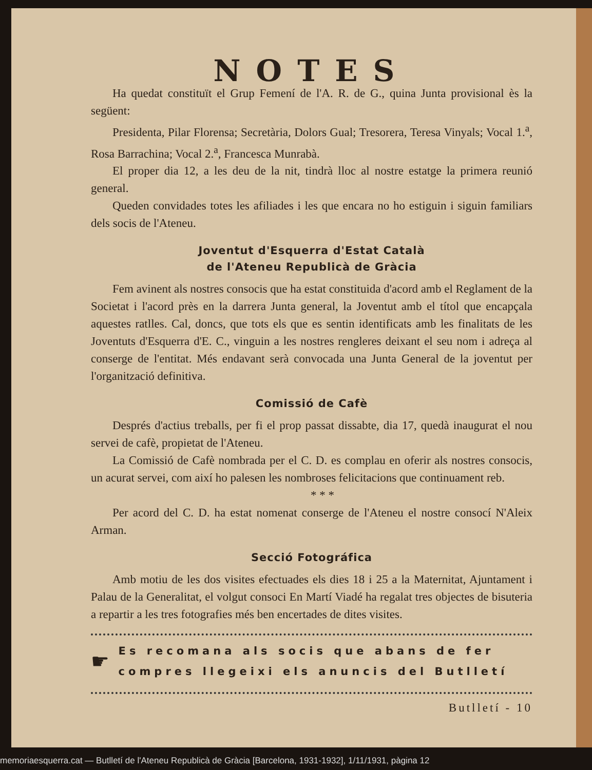NOTES
Ha quedat constituït el Grup Femení de l'A. R. de G., quina Junta provisional ès la següent:
Presidenta, Pilar Florensa; Secretària, Dolors Gual; Tresorera, Teresa Vinyals; Vocal 1.<sup>a</sup>, Rosa Barrachina; Vocal 2.<sup>a</sup>, Francesca Munrabà.
El proper dia 12, a les deu de la nit, tindrà lloc al nostre estatge la primera reunió general.
Queden convidades totes les afiliades i les que encara no ho estiguin i siguin familiars dels socis de l'Ateneu.
Joventut d'Esquerra d'Estat Català
de l'Ateneu Republicà de Gràcia
Fem avinent als nostres consocis que ha estat constituida d'acord amb el Reglament de la Societat i l'acord près en la darrera Junta general, la Joventut amb el títol que encapçala aquestes ratlles. Cal, doncs, que tots els que es sentin identificats amb les finalitats de les Joventuts d'Esquerra d'E. C., vinguin a les nostres rengleres deixant el seu nom i adreça al conserge de l'entitat. Més endavant serà convocada una Junta General de la joventut per l'organització definitiva.
Comissió de Cafè
Després d'actius treballs, per fi el prop passat dissabte, dia 17, quedà inaugurat el nou servei de cafè, propietat de l'Ateneu.
La Comissió de Cafè nombrada per el C. D. es complau en oferir als nostres consocis, un acurat servei, com així ho palesen les nombroses felicitacions que continuament reb.
* * *
Per acord del C. D. ha estat nomenat conserge de l'Ateneu el nostre consocí N'Aleix Arman.
Secció Fotográfica
Amb motiu de les dos visites efectuades els dies 18 i 25 a la Maternitat, Ajuntament i Palau de la Generalitat, el volgut consoci En Martí Viadé ha regalat tres objectes de bisuteria a repartir a les tres fotografies més ben encertades de dites visites.
☛ Es recomana als socis que abans de fer compres llegeixi els anuncis del Butlletí
Butlletí - 10
memoriaesquerra.cat — Butlletí de l'Ateneu Republicà de Gràcia [Barcelona, 1931-1932], 1/11/1931, pàgina 12